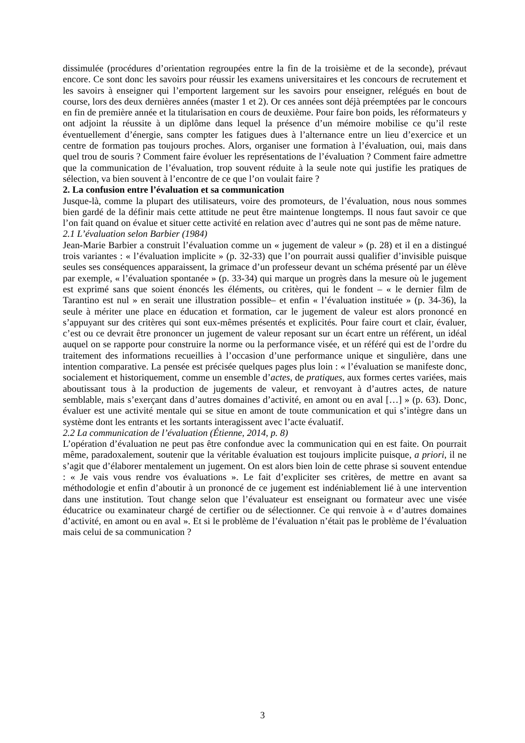dissimulée (procédures d’orientation regroupées entre la fin de la troisième et de la seconde), prévaut encore. Ce sont donc les savoirs pour réussir les examens universitaires et les concours de recrutement et les savoirs à enseigner qui l’emportent largement sur les savoirs pour enseigner, relégués en bout de course, lors des deux dernières années (master 1 et 2). Or ces années sont déjà préemptées par le concours en fin de première année et la titularisation en cours de deuxième. Pour faire bon poids, les réformateurs y ont adjoint la réussite à un diplôme dans lequel la présence d’un mémoire mobilise ce qu’il reste éventuellement d’énergie, sans compter les fatigues dues à l’alternance entre un lieu d’exercice et un centre de formation pas toujours proches. Alors, organiser une formation à l’évaluation, oui, mais dans quel trou de souris ? Comment faire évoluer les représentations de l’évaluation ? Comment faire admettre que la communication de l’évaluation, trop souvent réduite à la seule note qui justifie les pratiques de sélection, va bien souvent à l’encontre de ce que l’on voulait faire ?
2. La confusion entre l’évaluation et sa communication
Jusque-là, comme la plupart des utilisateurs, voire des promoteurs, de l’évaluation, nous nous sommes bien gardé de la définir mais cette attitude ne peut être maintenue longtemps. Il nous faut savoir ce que l’on fait quand on évalue et situer cette activité en relation avec d’autres qui ne sont pas de même nature.
2.1 L’évaluation selon Barbier (1984)
Jean-Marie Barbier a construit l’évaluation comme un « jugement de valeur » (p. 28) et il en a distingué trois variantes : « l’évaluation implicite » (p. 32-33) que l’on pourrait aussi qualifier d’invisible puisque seules ses conséquences apparaissent, la grimace d’un professeur devant un schéma présenté par un élève par exemple, « l’évaluation spontanée » (p. 33-34) qui marque un progrès dans la mesure où le jugement est exprimé sans que soient énoncés les éléments, ou critères, qui le fondent – « le dernier film de Tarantino est nul » en serait une illustration possible– et enfin « l’évaluation instituée » (p. 34-36), la seule à mériter une place en éducation et formation, car le jugement de valeur est alors prononcé en s’appuyant sur des critères qui sont eux-mêmes présentés et explicités. Pour faire court et clair, évaluer, c’est ou ce devrait être prononcer un jugement de valeur reposant sur un écart entre un référent, un idéal auquel on se rapporte pour construire la norme ou la performance visée, et un référé qui est de l’ordre du traitement des informations recueillies à l’occasion d’une performance unique et singulière, dans une intention comparative. La pensée est précisée quelques pages plus loin : « l’évaluation se manifeste donc, socialement et historiquement, comme un ensemble d’actes, de pratiques, aux formes certes variées, mais aboutissant tous à la production de jugements de valeur, et renvoyant à d’autres actes, de nature semblable, mais s’exerçant dans d’autres domaines d’activité, en amont ou en aval […] » (p. 63). Donc, évaluer est une activité mentale qui se situe en amont de toute communication et qui s’intègre dans un système dont les entrants et les sortants interagissent avec l’acte évaluatif.
2.2 La communication de l’évaluation (Étienne, 2014, p. 8)
L’opération d’évaluation ne peut pas être confondue avec la communication qui en est faite. On pourrait même, paradoxalement, soutenir que la véritable évaluation est toujours implicite puisque, a priori, il ne s’agit que d’élaborer mentalement un jugement. On est alors bien loin de cette phrase si souvent entendue : « Je vais vous rendre vos évaluations ». Le fait d’expliciter ses critères, de mettre en avant sa méthodologie et enfin d’aboutir à un prononcé de ce jugement est indéniablement lié à une intervention dans une institution. Tout change selon que l’évaluateur est enseignant ou formateur avec une visée éducatrice ou examinateur chargé de certifier ou de sélectionner. Ce qui renvoie à « d’autres domaines d’activité, en amont ou en aval ». Et si le problème de l’évaluation n’était pas le problème de l’évaluation mais celui de sa communication ?
3